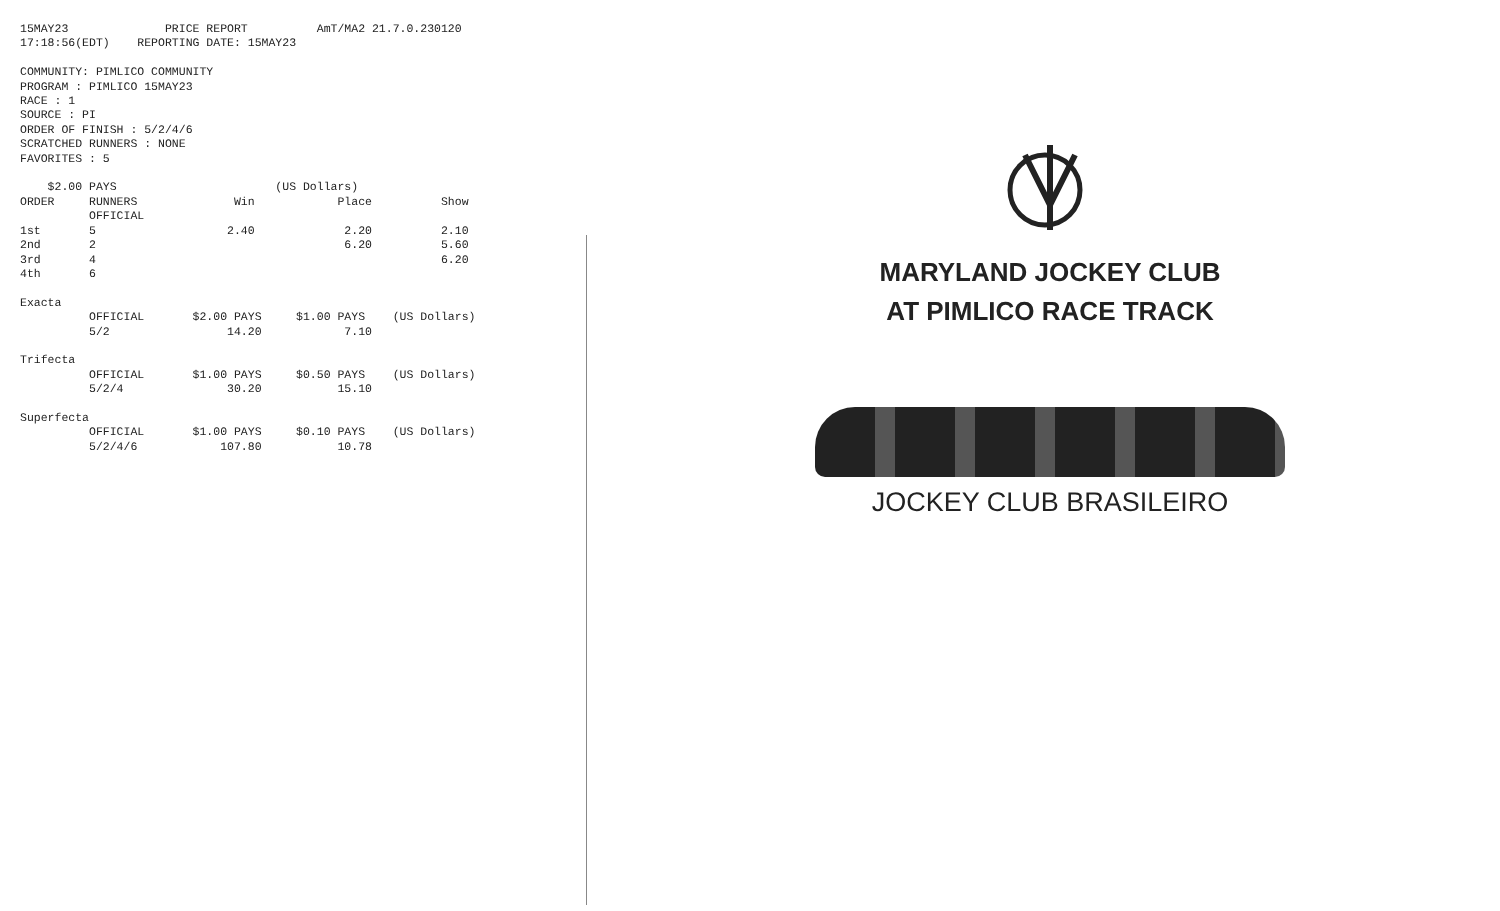15MAY23 PRICE REPORT AmT/MA2 21.7.0.230120 17:18:56(EDT) REPORTING DATE: 15MAY23 COMMUNITY: PIMLICO COMMUNITY PROGRAM : PIMLICO 15MAY23 RACE : 1 SOURCE : PI ORDER OF FINISH : 5/2/4/6 SCRATCHED RUNNERS : NONE FAVORITES : 5 $2.00 PAYS (US Dollars) ORDER RUNNERS Win Place Show OFFICIAL 1st 5 2.40 2.20 2.10 2nd 2 6.20 5.60 3rd 4 6.20 4th 6 Exacta OFFICIAL $2.00 PAYS $1.00 PAYS (US Dollars) 5/2 14.20 7.10 Trifecta OFFICIAL $1.00 PAYS $0.50 PAYS (US Dollars) 5/2/4 30.20 15.10 Superfecta OFFICIAL $1.00 PAYS $0.10 PAYS (US Dollars) 5/2/4/6 107.80 10.78
MARYLAND JOCKEY CLUB
AT PIMLICO RACE TRACK
JOCKEY CLUB BRASILEIRO